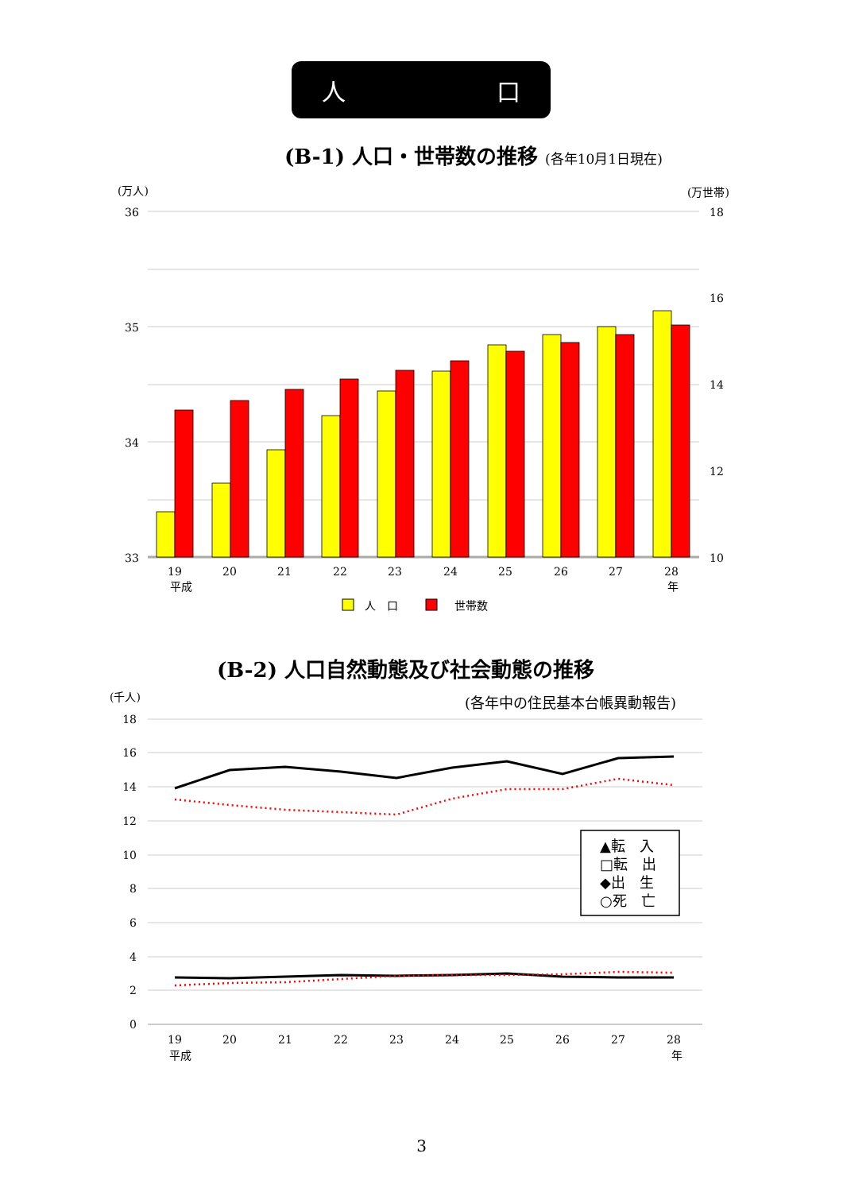人 口
(B-1) 人口・世帯数の推移 (各年10月1日現在)
(万人)
(万世帯)
36
35
34
33
18
16
14
12
10
19
20
21
22
23
24
25
26
27
28
平成
年
人　口
世帯数
(千人)
(各年中の住民基本台帳異動報告)
18
16
14
12
10
8
6
4
2
0
▲転　入
□転　出
◆出　生
○死　亡
19
20
21
22
23
24
25
26
27
28
平成
年
(B-2) 人口自然動態及び社会動態の推移
3